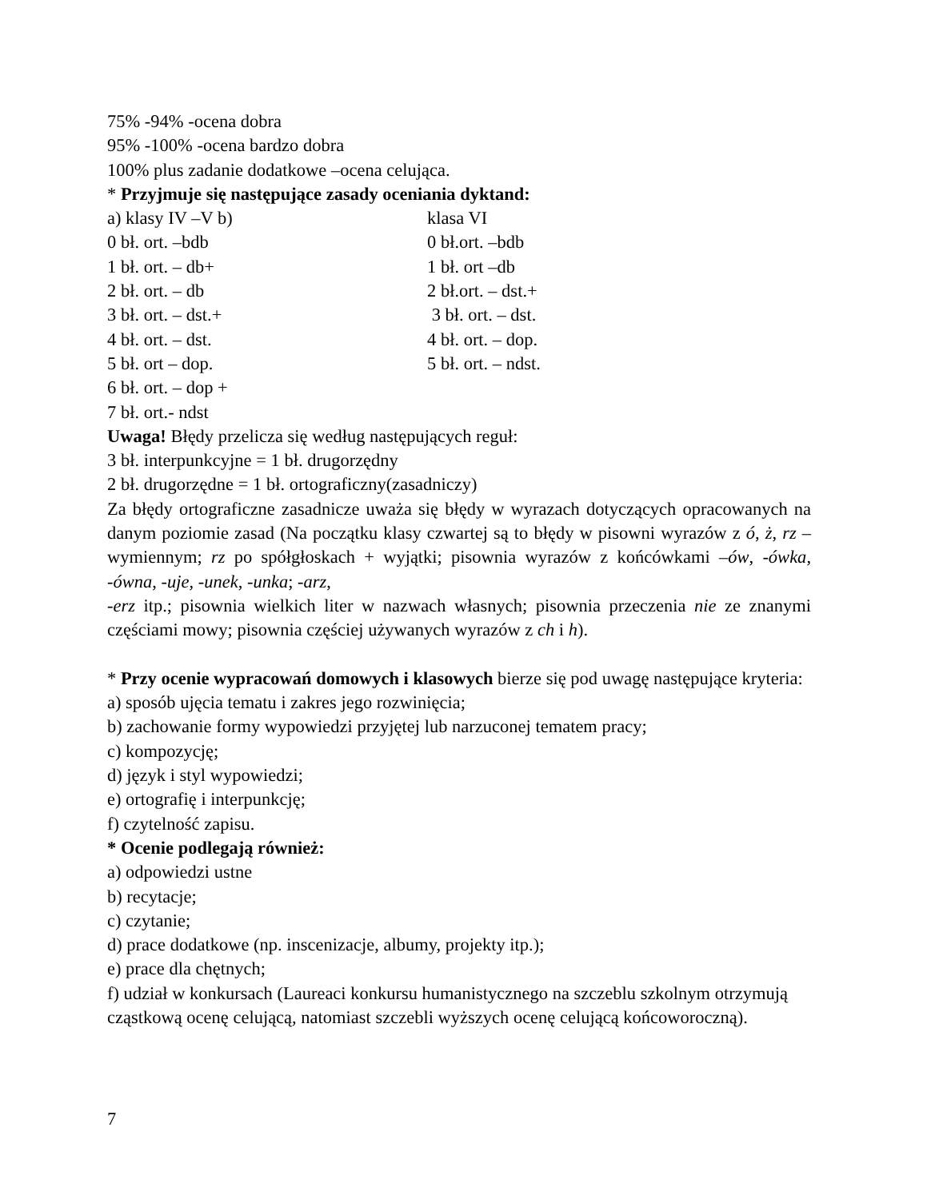75% -94% -ocena dobra
95% -100% -ocena bardzo dobra
100% plus zadanie dodatkowe –ocena celująca.
* Przyjmuje się następujące zasady oceniania dyktand:
a) klasy IV –V b) klasa VI
0 bł. ort. –bdb 0 bł.ort. –bdb
1 bł. ort. – db+ 1 bł. ort –db
2 bł. ort. – db 2 bł.ort. – dst.+
3 bł. ort. – dst.+ 3 bł. ort. – dst.
4 bł. ort. – dst. 4 bł. ort. – dop.
5 bł. ort – dop. 5 bł. ort. – ndst.
6 bł. ort. – dop +
7 bł. ort.- ndst
Uwaga! Błędy przelicza się według następujących reguł:
3 bł. interpunkcyjne = 1 bł. drugorzędny
2 bł. drugorzędne = 1 bł. ortograficzny(zasadniczy)
Za błędy ortograficzne zasadnicze uważa się błędy w wyrazach dotyczących opracowanych na danym poziomie zasad (Na początku klasy czwartej są to błędy w pisowni wyrazów z ó, ż, rz – wymiennym; rz po spółgłoskach + wyjątki; pisownia wyrazów z końcówkami –ów, -ówka, -ówna, -uje, -unek, -unka; -arz,
-erz itp.; pisownia wielkich liter w nazwach własnych; pisownia przeczenia nie ze znanymi częściami mowy; pisownia częściej używanych wyrazów z ch i h).
* Przy ocenie wypracowań domowych i klasowych bierze się pod uwagę następujące kryteria:
a) sposób ujęcia tematu i zakres jego rozwinięcia;
b) zachowanie formy wypowiedzi przyjętej lub narzuconej tematem pracy;
c) kompozycję;
d) język i styl wypowiedzi;
e) ortografię i interpunkcję;
f) czytelność zapisu.
* Ocenie podlegają również:
a) odpowiedzi ustne
b) recytacje;
c) czytanie;
d) prace dodatkowe (np. inscenizacje, albumy, projekty itp.);
e) prace dla chętnych;
f) udział w konkursach (Laureaci konkursu humanistycznego na szczeblu szkolnym otrzymują cząstkową ocenę celującą, natomiast szczebli wyższych ocenę celującą końcoworoczną).
7